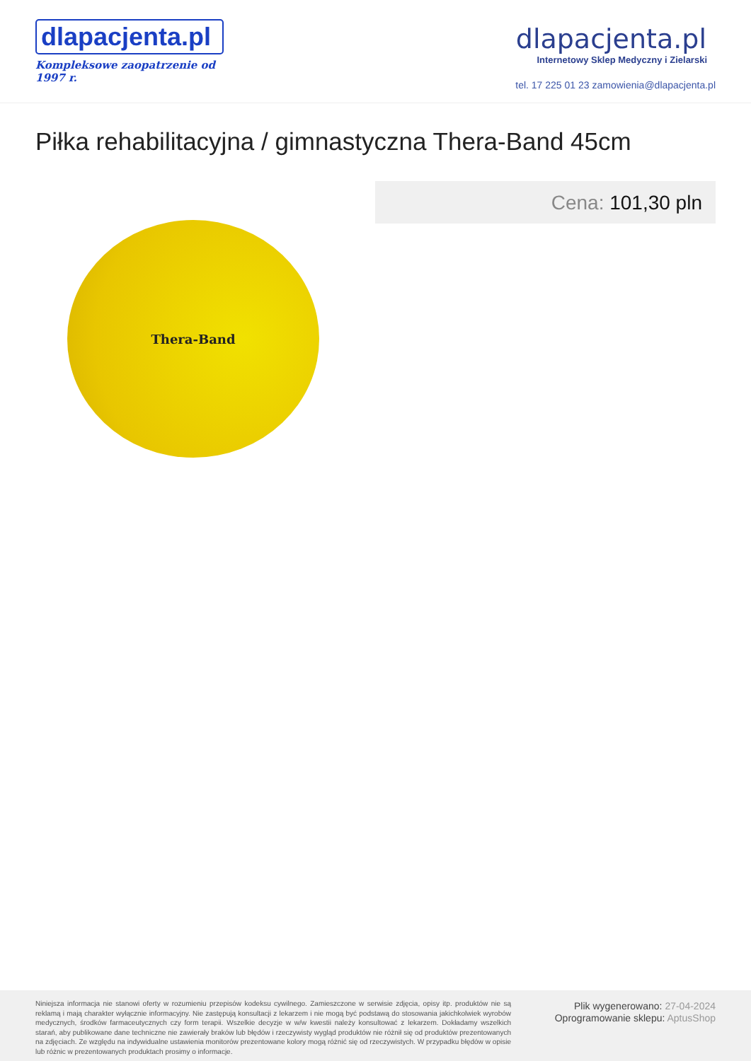dlapacjenta.pl
Kompleksowe zaopatrzenie od 1997 r.
dlapacjenta.pl
Internetowy Sklep Medyczny i Zielarski
tel. 17 225 01 23 zamowienia@dlapacjenta.pl
Piłka rehabilitacyjna / gimnastyczna Thera-Band 45cm
Thera-Band
Cena: 101,30 pln
Niniejsza informacja nie stanowi oferty w rozumieniu przepisów kodeksu cywilnego. Zamieszczone w serwisie zdjęcia, opisy itp. produktów nie są reklamą i mają charakter wyłącznie informacyjny. Nie zastępują konsultacji z lekarzem i nie mogą być podstawą do stosowania jakichkolwiek wyrobów medycznych, środków farmaceutycznych czy form terapii. Wszelkie decyzje w w/w kwestii należy konsultować z lekarzem. Dokładamy wszelkich starań, aby publikowane dane techniczne nie zawierały braków lub błędów i rzeczywisty wygląd produktów nie różnił się od produktów prezentowanych na zdjęciach. Ze względu na indywidualne ustawienia monitorów prezentowane kolory mogą różnić się od rzeczywistych. W przypadku błędów w opisie lub różnic w prezentowanych produktach prosimy o informacje.
Plik wygenerowano: 27-04-2024
Oprogramowanie sklepu: AptusShop